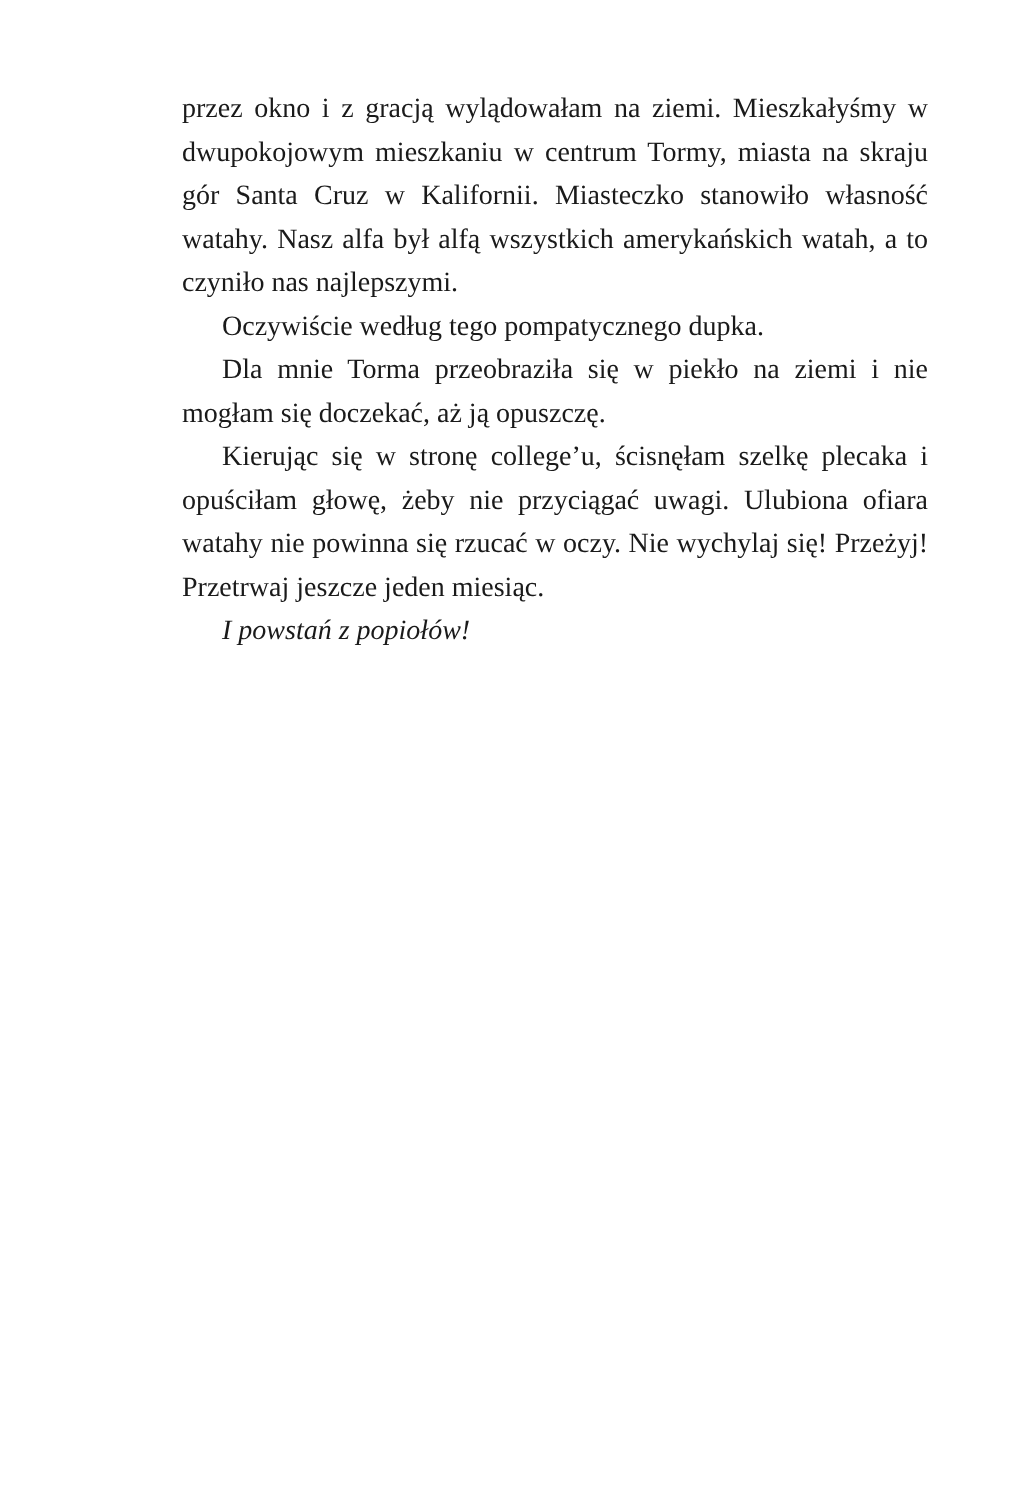przez okno i z gracją wylądowałam na ziemi. Mieszkałyśmy w dwupokojowym mieszkaniu w centrum Tormy, miasta na skraju gór Santa Cruz w Kalifornii. Miasteczko stanowiło własność watahy. Nasz alfa był alfą wszystkich amerykańskich watah, a to czyniło nas najlepszymi.
Oczywiście według tego pompatycznego dupka.
Dla mnie Torma przeobraziła się w piekło na ziemi i nie mogłam się doczekać, aż ją opuszczę.
Kierując się w stronę college’u, ścisnęłam szelkę plecaka i opuściłam głowę, żeby nie przyciągać uwagi. Ulubiona ofiara watahy nie powinna się rzucać w oczy. Nie wychylaj się! Przeżyj! Przetrwaj jeszcze jeden miesiąc.
I powstań z popiołów!